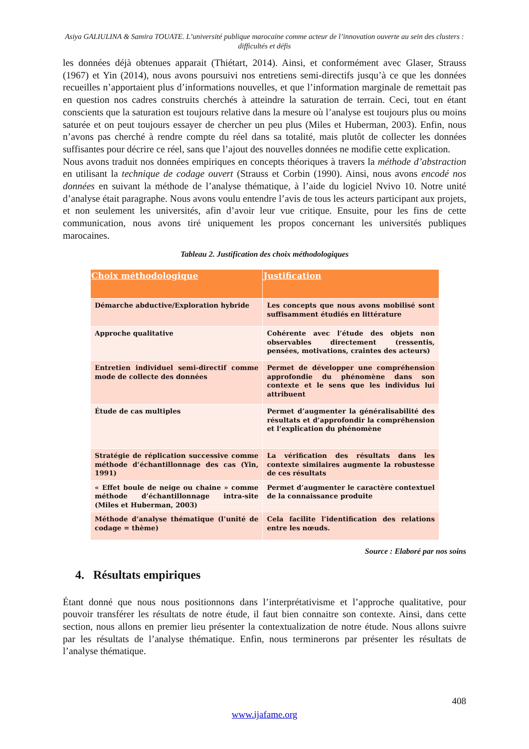Asiya GALIULINA & Samira TOUATE. L’université publique marocaine comme acteur de l’innovation ouverte au sein des clusters : difficultés et défis
les données déjà obtenues apparait (Thiétart, 2014). Ainsi, et conformément avec Glaser, Strauss (1967) et Yin (2014), nous avons poursuivi nos entretiens semi-directifs jusqu’à ce que les données recueilles n’apportaient plus d’informations nouvelles, et que l’information marginale de remettait pas en question nos cadres construits cherchés à atteindre la saturation de terrain. Ceci, tout en étant conscients que la saturation est toujours relative dans la mesure où l’analyse est toujours plus ou moins saturée et on peut toujours essayer de chercher un peu plus (Miles et Huberman, 2003). Enfin, nous n’avons pas cherché à rendre compte du réel dans sa totalité, mais plutôt de collecter les données suffisantes pour décrire ce réel, sans que l’ajout des nouvelles données ne modifie cette explication.
Nous avons traduit nos données empiriques en concepts théoriques à travers la méthode d’abstraction en utilisant la technique de codage ouvert (Strauss et Corbin (1990). Ainsi, nous avons encodé nos données en suivant la méthode de l’analyse thématique, à l’aide du logiciel Nvivo 10. Notre unité d’analyse était paragraphe. Nous avons voulu entendre l’avis de tous les acteurs participant aux projets, et non seulement les universités, afin d’avoir leur vue critique. Ensuite, pour les fins de cette communication, nous avons tiré uniquement les propos concernant les universités publiques marocaines.
Tableau 2. Justification des choix méthodologiques
| Choix méthodologique | Justification |
| --- | --- |
| Démarche abductive/Exploration hybride | Les concepts que nous avons mobilisé sont suffisamment étudiés en littérature |
| Approche qualitative | Cohérente avec l’étude des objets non observables directement (ressentis, pensées, motivations, craintes des acteurs) |
| Entretien individuel semi-directif comme mode de collecte des données | Permet de développer une compréhension approfondie du phénomène dans son contexte et le sens que les individus lui attribuent |
| Étude de cas multiples | Permet d’augmenter la généralisabilité des résultats et d’approfondir la compréhension et l’explication du phénomène |
| Stratégie de réplication successive comme méthode d’échantillonnage des cas (Yin, 1991) | La vérification des résultats dans les contexte similaires augmente la robustesse de ces résultats |
| « Effet boule de neige ou chaine » comme méthode d’échantillonnage intra-site (Miles et Huberman, 2003) | Permet d’augmenter le caractère contextuel de la connaissance produite |
| Méthode d’analyse thématique (l’unité de codage = thème) | Cela facilite l’identification des relations entre les nœuds. |
Source : Elaboré par nos soins
4. Résultats empiriques
Étant donné que nous nous positionnons dans l’interprétativisme et l’approche qualitative, pour pouvoir transférer les résultats de notre étude, il faut bien connaitre son contexte. Ainsi, dans cette section, nous allons en premier lieu présenter la contextualization de notre étude. Nous allons suivre par les résultats de l’analyse thématique. Enfin, nous terminerons par présenter les résultats de l’analyse thématique.
408
www.ijafame.org